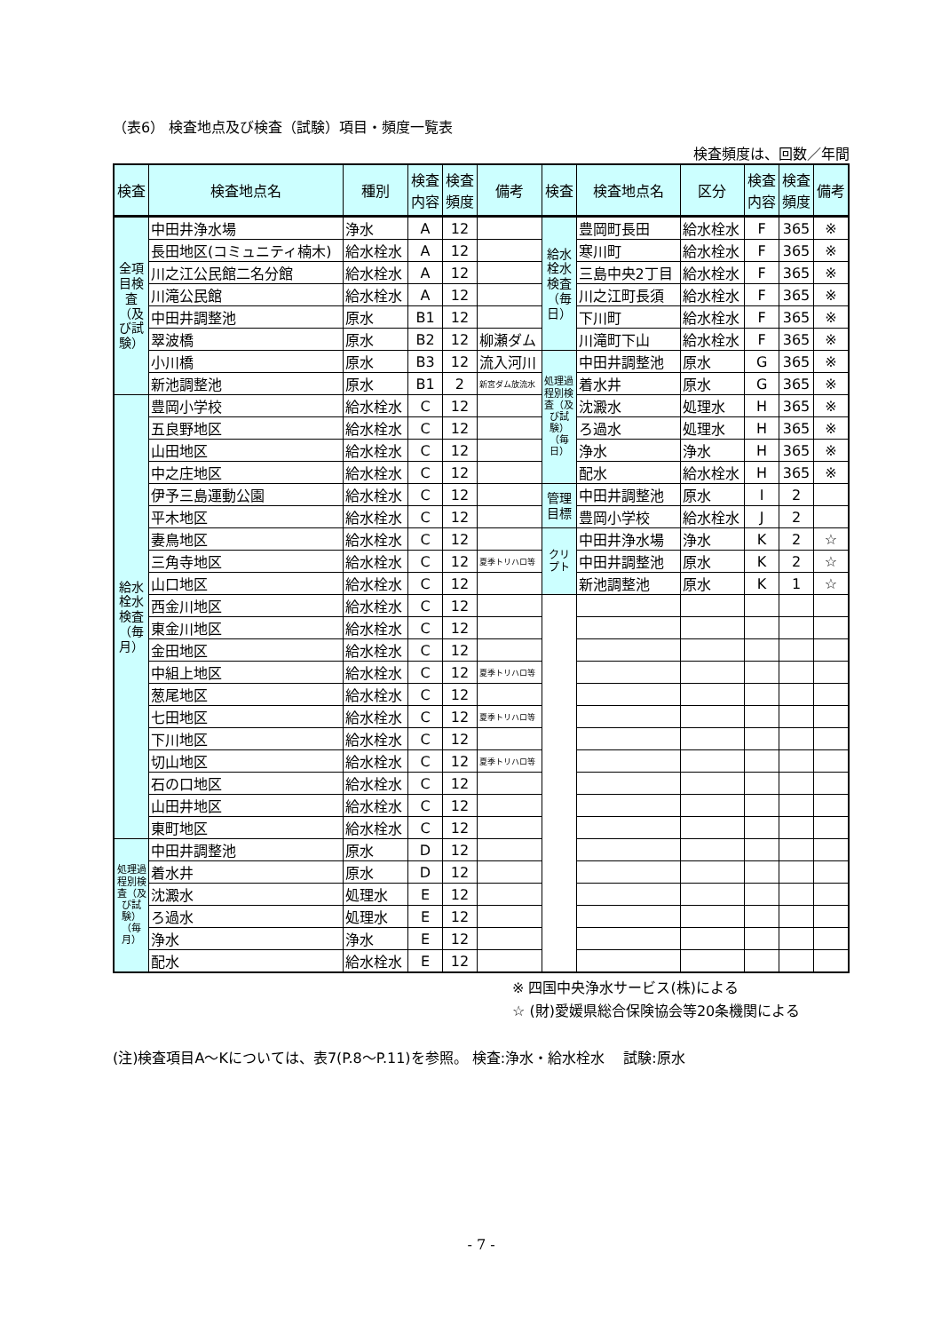（表6） 検査地点及び検査（試験）項目・頻度一覧表
検査頻度は、回数／年間
| 検査 | 検査地点名 | 種別 | 検査 内容 | 検査 頻度 | 備考 | 検査 | 検査地点名 | 区分 | 検査 内容 | 検査 頻度 | 備考 |
| --- | --- | --- | --- | --- | --- | --- | --- | --- | --- | --- | --- |
| 全項目検査（及び試験） | 中田井浄水場 | 浄水 | A | 12 | | 給水栓水検査（毎日） | 豊岡町長田 | 給水栓水 | F | 365 | ※ |
| | 長田地区(コミュニティ楠木) | 給水栓水 | A | 12 | | | 寒川町 | 給水栓水 | F | 365 | ※ |
| | 川之江公民館二名分館 | 給水栓水 | A | 12 | | | 三島中央2丁目 | 給水栓水 | F | 365 | ※ |
| | 川滝公民館 | 給水栓水 | A | 12 | | | 川之江町長須 | 給水栓水 | F | 365 | ※ |
| | 中田井調整池 | 原水 | B1 | 12 | | | 下川町 | 給水栓水 | F | 365 | ※ |
| | 翠波橋 | 原水 | B2 | 12 | 柳瀬ダム | | 川滝町下山 | 給水栓水 | F | 365 | ※ |
| | 小川橋 | 原水 | B3 | 12 | 流入河川 | 処理過程別検査（及び試験）（毎日） | 中田井調整池 | 原水 | G | 365 | ※ |
| | 新池調整池 | 原水 | B1 | 2 | 新宮ダム放流水 | | 着水井 | 原水 | G | 365 | ※ |
| 給水栓水検査（毎月） | 豊岡小学校 | 給水栓水 | C | 12 | | | 沈澱水 | 処理水 | H | 365 | ※ |
| | 五良野地区 | 給水栓水 | C | 12 | | | ろ過水 | 処理水 | H | 365 | ※ |
| | 山田地区 | 給水栓水 | C | 12 | | | 浄水 | 浄水 | H | 365 | ※ |
| | 中之庄地区 | 給水栓水 | C | 12 | | | 配水 | 給水栓水 | H | 365 | ※ |
| | 伊予三島運動公園 | 給水栓水 | C | 12 | | 管理目標 | 中田井調整池 | 原水 | I | 2 | |
| | 平木地区 | 給水栓水 | C | 12 | | | 豊岡小学校 | 給水栓水 | J | 2 | |
| | 妻鳥地区 | 給水栓水 | C | 12 | | クリプト | 中田井浄水場 | 浄水 | K | 2 | ☆ |
| | 三角寺地区 | 給水栓水 | C | 12 | 夏季トリハロ等 | | 中田井調整池 | 原水 | K | 2 | ☆ |
| | 山口地区 | 給水栓水 | C | 12 | | | 新池調整池 | 原水 | K | 1 | ☆ |
| | 西金川地区 | 給水栓水 | C | 12 | | | | | | | |
| | 東金川地区 | 給水栓水 | C | 12 | | | | | | | |
| | 金田地区 | 給水栓水 | C | 12 | | | | | | | |
| | 中組上地区 | 給水栓水 | C | 12 | 夏季トリハロ等 | | | | | | |
| | 葱尾地区 | 給水栓水 | C | 12 | | | | | | | |
| | 七田地区 | 給水栓水 | C | 12 | 夏季トリハロ等 | | | | | | |
| | 下川地区 | 給水栓水 | C | 12 | | | | | | | |
| | 切山地区 | 給水栓水 | C | 12 | 夏季トリハロ等 | | | | | | |
| | 石の口地区 | 給水栓水 | C | 12 | | | | | | | |
| | 山田井地区 | 給水栓水 | C | 12 | | | | | | | |
| | 東町地区 | 給水栓水 | C | 12 | | | | | | | |
| 処理過程別検査（及び試験）（毎月） | 中田井調整池 | 原水 | D | 12 | | | | | | | |
| | 着水井 | 原水 | D | 12 | | | | | | | |
| | 沈澱水 | 処理水 | E | 12 | | | | | | | |
| | ろ過水 | 処理水 | E | 12 | | | | | | | |
| | 浄水 | 浄水 | E | 12 | | | | | | | |
| | 配水 | 給水栓水 | E | 12 | | | | | | | |
※ 四国中央浄水サービス(株)による
☆ (財)愛媛県総合保険協会等20条機関による
(注)検査項目A～Kについては、表7(P.8～P.11)を参照。 検査:浄水・給水栓水　 試験:原水
- 7 -